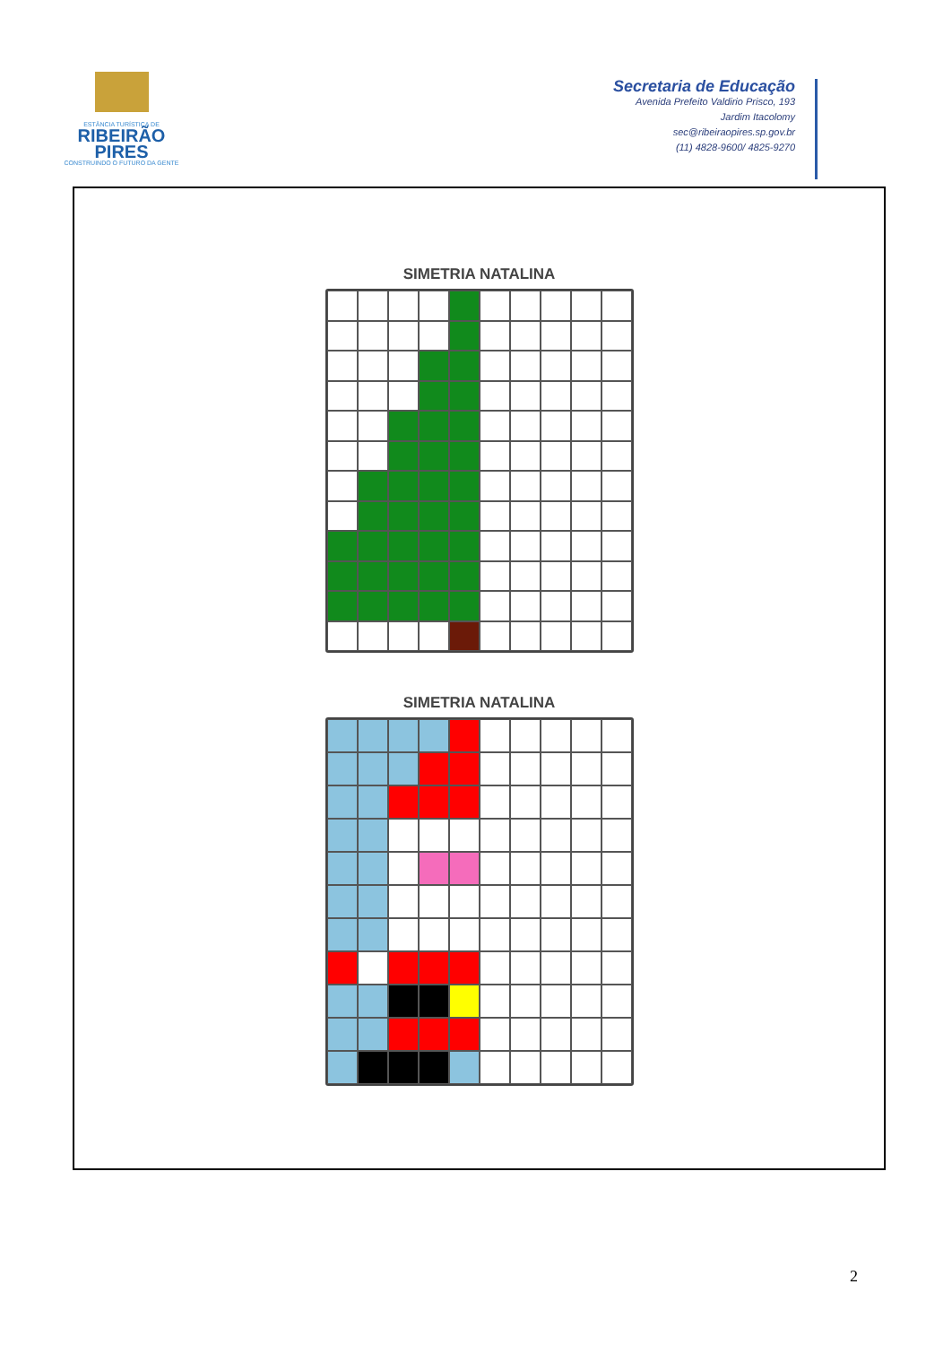ESTÂNCIA TURÍSTICA DE
RIBEIRÃO
PIRES
CONSTRUINDO O FUTURO DA GENTE
Secretaria de Educação
Avenida Prefeito Valdirio Prisco, 193
Jardim Itacolomy
sec@ribeiraopires.sp.gov.br
(11) 4828-9600/ 4825-9270
SIMETRIA NATALINA
SIMETRIA NATALINA
2